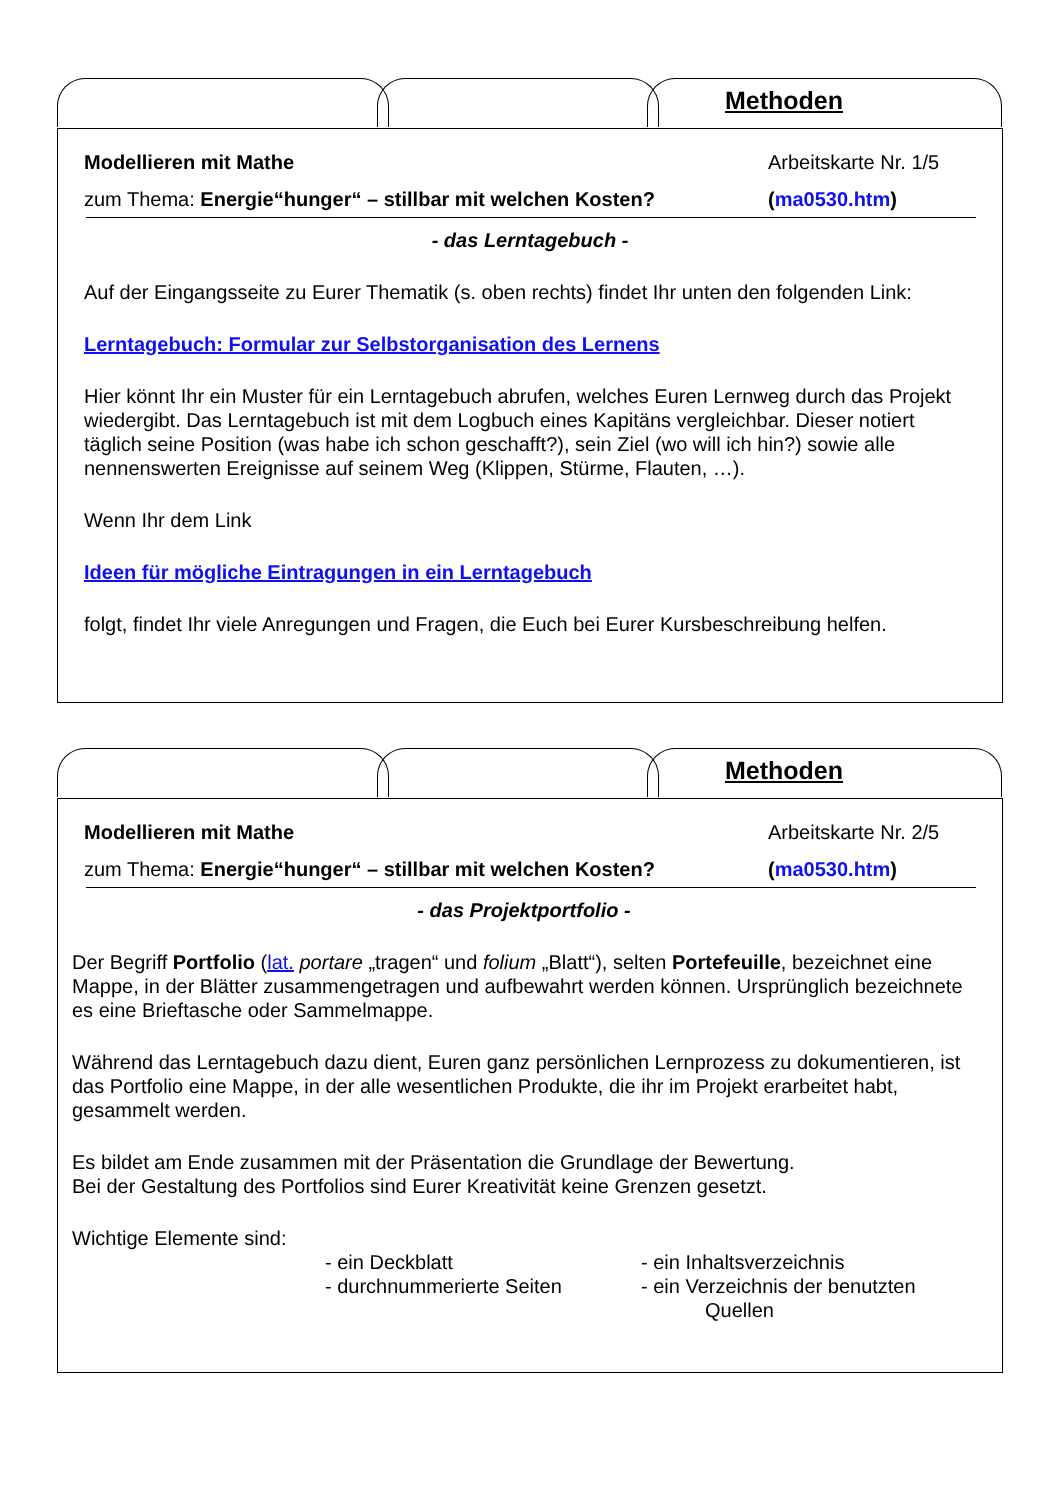Methoden
Modellieren mit Mathe Arbeitskarte Nr. 1/5
zum Thema: Energie“hunger“ – stillbar mit welchen Kosten? (ma0530.htm)
- das Lerntagebuch -
Auf der Eingangsseite zu Eurer Thematik (s. oben rechts) findet Ihr unten den folgenden Link:
Lerntagebuch: Formular zur Selbstorganisation des Lernens
Hier könnt Ihr ein Muster für ein Lerntagebuch abrufen, welches Euren Lernweg durch das Projekt wiedergibt. Das Lerntagebuch ist mit dem Logbuch eines Kapitäns vergleichbar. Dieser notiert täglich seine Position (was habe ich schon geschafft?), sein Ziel (wo will ich hin?) sowie alle nennenswerten Ereignisse auf seinem Weg (Klippen, Stürme, Flauten, …).
Wenn Ihr dem Link
Ideen für mögliche Eintragungen in ein Lerntagebuch
folgt, findet Ihr viele Anregungen und Fragen, die Euch bei Eurer Kursbeschreibung helfen.
Methoden
Modellieren mit Mathe Arbeitskarte Nr. 2/5
zum Thema: Energie“hunger“ – stillbar mit welchen Kosten? (ma0530.htm)
- das Projektportfolio -
Der Begriff Portfolio (lat. portare „tragen“ und folium „Blatt“), selten Portefeuille, bezeichnet eine Mappe, in der Blätter zusammengetragen und aufbewahrt werden können. Ursprünglich bezeichnete es eine Brieftasche oder Sammelmappe.
Während das Lerntagebuch dazu dient, Euren ganz persönlichen Lernprozess zu dokumentieren, ist das Portfolio eine Mappe, in der alle wesentlichen Produkte, die ihr im Projekt erarbeitet habt, gesammelt werden.
Es bildet am Ende zusammen mit der Präsentation die Grundlage der Bewertung.
Bei der Gestaltung des Portfolios sind Eurer Kreativität keine Grenzen gesetzt.
Wichtige Elemente sind:
- ein Deckblatt
- durchnummerierte Seiten
- ein Inhaltsverzeichnis
- ein Verzeichnis der benutzten
Quellen